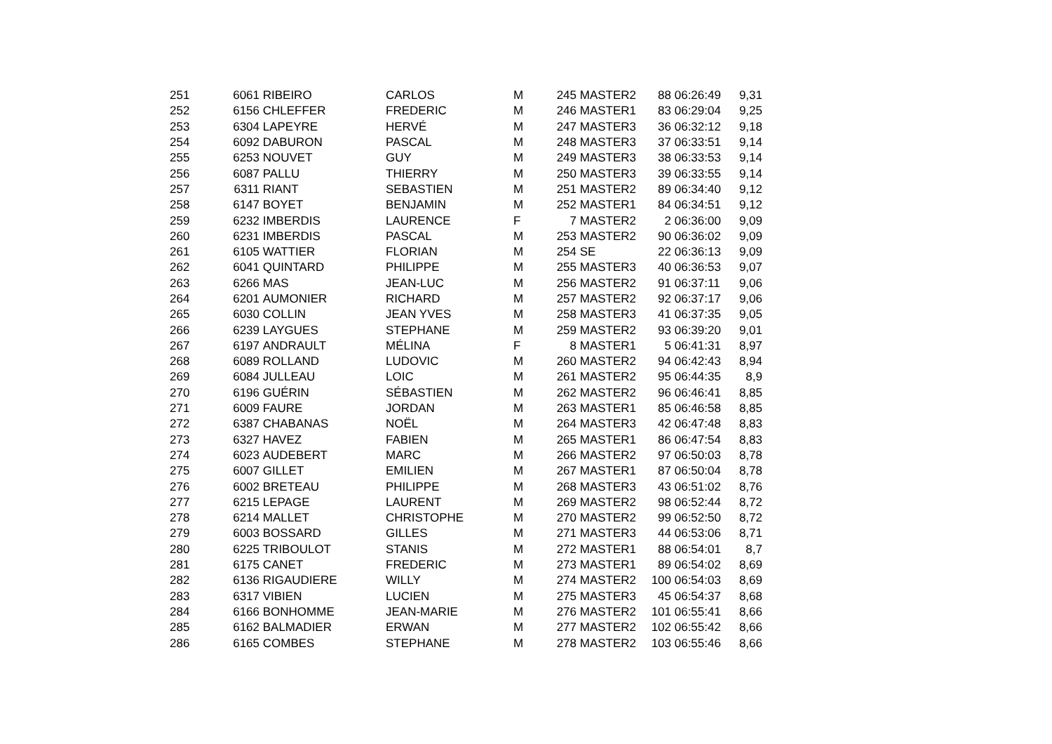| 251 | 6061 | RIBEIRO | CARLOS | M | 245 | MASTER2 | 88 | 06:26:49 | 9,31 |
| 252 | 6156 | CHLEFFER | FREDERIC | M | 246 | MASTER1 | 83 | 06:29:04 | 9,25 |
| 253 | 6304 | LAPEYRE | HERVÉ | M | 247 | MASTER3 | 36 | 06:32:12 | 9,18 |
| 254 | 6092 | DABURON | PASCAL | M | 248 | MASTER3 | 37 | 06:33:51 | 9,14 |
| 255 | 6253 | NOUVET | GUY | M | 249 | MASTER3 | 38 | 06:33:53 | 9,14 |
| 256 | 6087 | PALLU | THIERRY | M | 250 | MASTER3 | 39 | 06:33:55 | 9,14 |
| 257 | 6311 | RIANT | SEBASTIEN | M | 251 | MASTER2 | 89 | 06:34:40 | 9,12 |
| 258 | 6147 | BOYET | BENJAMIN | M | 252 | MASTER1 | 84 | 06:34:51 | 9,12 |
| 259 | 6232 | IMBERDIS | LAURENCE | F | 7 | MASTER2 | 2 | 06:36:00 | 9,09 |
| 260 | 6231 | IMBERDIS | PASCAL | M | 253 | MASTER2 | 90 | 06:36:02 | 9,09 |
| 261 | 6105 | WATTIER | FLORIAN | M | 254 | SE | 22 | 06:36:13 | 9,09 |
| 262 | 6041 | QUINTARD | PHILIPPE | M | 255 | MASTER3 | 40 | 06:36:53 | 9,07 |
| 263 | 6266 | MAS | JEAN-LUC | M | 256 | MASTER2 | 91 | 06:37:11 | 9,06 |
| 264 | 6201 | AUMONIER | RICHARD | M | 257 | MASTER2 | 92 | 06:37:17 | 9,06 |
| 265 | 6030 | COLLIN | JEAN YVES | M | 258 | MASTER3 | 41 | 06:37:35 | 9,05 |
| 266 | 6239 | LAYGUES | STEPHANE | M | 259 | MASTER2 | 93 | 06:39:20 | 9,01 |
| 267 | 6197 | ANDRAULT | MÉLINA | F | 8 | MASTER1 | 5 | 06:41:31 | 8,97 |
| 268 | 6089 | ROLLAND | LUDOVIC | M | 260 | MASTER2 | 94 | 06:42:43 | 8,94 |
| 269 | 6084 | JULLEAU | LOIC | M | 261 | MASTER2 | 95 | 06:44:35 | 8,9 |
| 270 | 6196 | GUÉRIN | SÉBASTIEN | M | 262 | MASTER2 | 96 | 06:46:41 | 8,85 |
| 271 | 6009 | FAURE | JORDAN | M | 263 | MASTER1 | 85 | 06:46:58 | 8,85 |
| 272 | 6387 | CHABANAS | NOËL | M | 264 | MASTER3 | 42 | 06:47:48 | 8,83 |
| 273 | 6327 | HAVEZ | FABIEN | M | 265 | MASTER1 | 86 | 06:47:54 | 8,83 |
| 274 | 6023 | AUDEBERT | MARC | M | 266 | MASTER2 | 97 | 06:50:03 | 8,78 |
| 275 | 6007 | GILLET | EMILIEN | M | 267 | MASTER1 | 87 | 06:50:04 | 8,78 |
| 276 | 6002 | BRETEAU | PHILIPPE | M | 268 | MASTER3 | 43 | 06:51:02 | 8,76 |
| 277 | 6215 | LEPAGE | LAURENT | M | 269 | MASTER2 | 98 | 06:52:44 | 8,72 |
| 278 | 6214 | MALLET | CHRISTOPHE | M | 270 | MASTER2 | 99 | 06:52:50 | 8,72 |
| 279 | 6003 | BOSSARD | GILLES | M | 271 | MASTER3 | 44 | 06:53:06 | 8,71 |
| 280 | 6225 | TRIBOULOT | STANIS | M | 272 | MASTER1 | 88 | 06:54:01 | 8,7 |
| 281 | 6175 | CANET | FREDERIC | M | 273 | MASTER1 | 89 | 06:54:02 | 8,69 |
| 282 | 6136 | RIGAUDIERE | WILLY | M | 274 | MASTER2 | 100 | 06:54:03 | 8,69 |
| 283 | 6317 | VIBIEN | LUCIEN | M | 275 | MASTER3 | 45 | 06:54:37 | 8,68 |
| 284 | 6166 | BONHOMME | JEAN-MARIE | M | 276 | MASTER2 | 101 | 06:55:41 | 8,66 |
| 285 | 6162 | BALMADIER | ERWAN | M | 277 | MASTER2 | 102 | 06:55:42 | 8,66 |
| 286 | 6165 | COMBES | STEPHANE | M | 278 | MASTER2 | 103 | 06:55:46 | 8,66 |